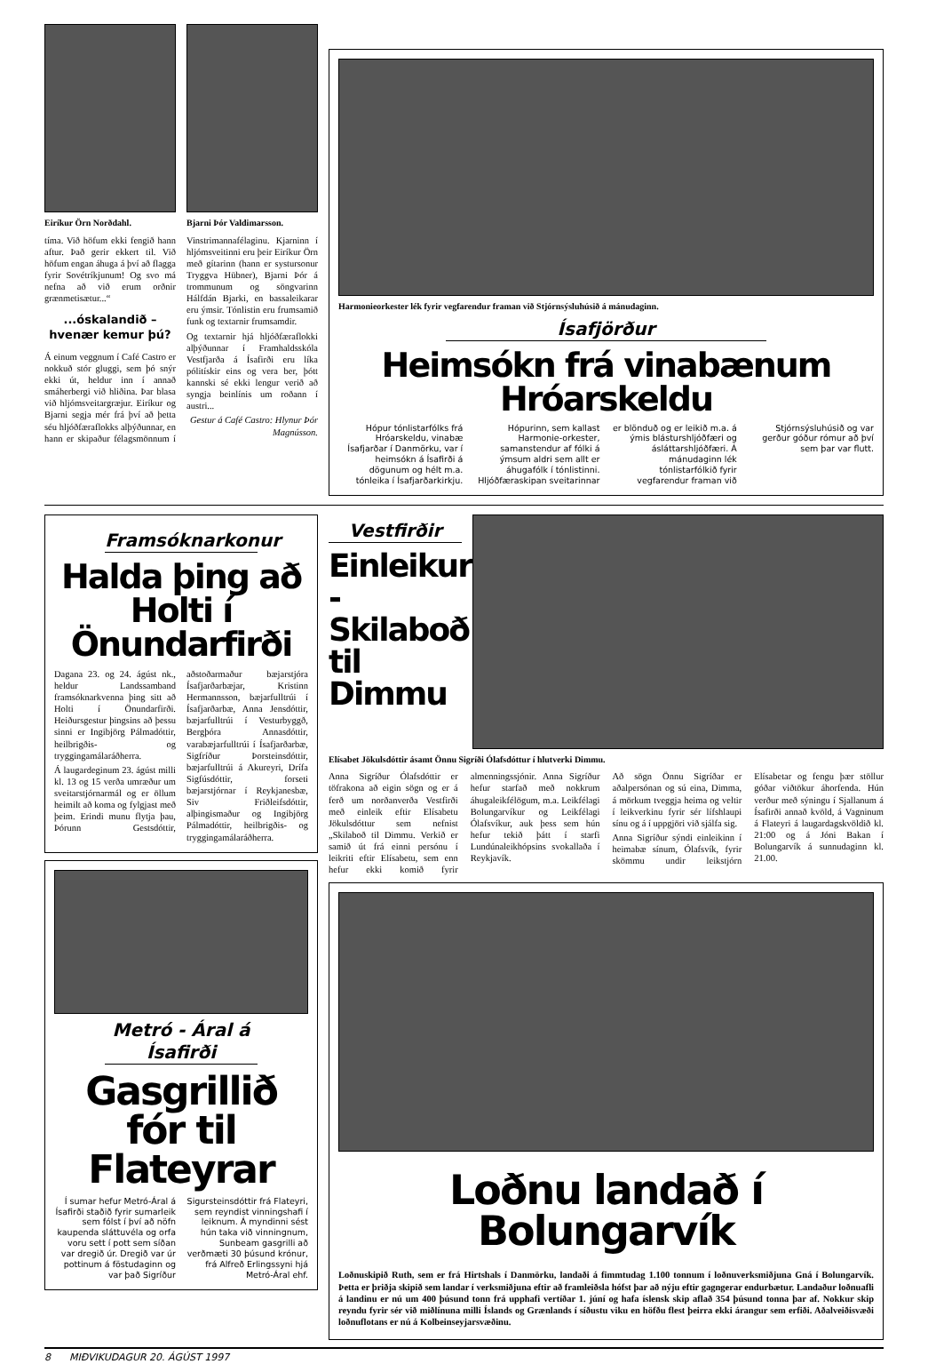Eiríkur Örn Norðdahl. Bjarni Þór Valdimarsson.
tíma. Við höfum ekki fengið hann aftur. Það gerir ekkert til. Við höfum engan áhuga á því að flagga fyrir Sovétríkjunum! Og svo má nefna að við erum orðnir grænmetisætur...“
...óskalandið – hvenær kemur þú?
Á einum veggnum í Café Castro er nokkuð stór gluggi, sem þó snýr ekki út, heldur inn í annað smáherbergi við hliðina. Þar blasa við hljómsveitargræjur. Eiríkur og Bjarni segja mér frá því að þetta séu hljóðfæraflokks alþýðunnar, en hann er skipaður félagsmönnum í Vinstrimannafélaginu. Kjarninn í hljómsveitinni eru þeir Eiríkur Örn með gítarinn (hann er systursonur Tryggva Hübner), Bjarni Þór á trommunum og söngvarinn Hálfdán Bjarki, en bassaleikarar eru ýmsir. Tónlistin eru frumsamið funk og textarnir frumsamdir.
Og textarnir hjá hljóðfæraflokki alþýðunnar í Framhaldsskóla Vestfjarða á Ísafirði eru líka pólitískir eins og vera ber, þótt kannski sé ekki lengur verið að syngja beinlínis um roðann í austri...
Gestur á Café Castro: Hlynur Þór Magnússon.
Harmonieorkester lék fyrir vegfarendur framan við Stjórnsýsluhúsið á mánudaginn.
Ísafjörður
Heimsókn frá vinabænum Hróarskeldu
Hópur tónlistarfólks frá Hróarskeldu, vinabæ Ísafjarðar í Danmörku, var í heimsókn á Ísafirði á dögunum og hélt m.a. tónleika í Ísafjarðarkirkju. Hópurinn, sem kallast Harmonie-orkester, samanstendur af fólki á ýmsum aldri sem allt er áhugafólk í tónlistinni. Hljóðfæraskipan sveitarinnar er blönduð og er leikið m.a. á ýmis blásturshljóðfæri og ásláttarshljóðfæri. Á mánudaginn lék tónlistarfólkið fyrir vegfarendur framan við Stjórnsýsluhúsið og var gerður góður rómur að því sem þar var flutt.
Framsóknarkonur
Halda þing að Holti í Önundarfirði
Dagana 23. og 24. ágúst nk., heldur Landssamband framsóknarkvenna þing sitt að Holti í Önundarfirði. Heiðursgestur þingsins að þessu sinni er Ingibjörg Pálmadóttir, heilbrigðis- og tryggingamálaráðherra.
Á laugardeginum 23. ágúst milli kl. 13 og 15 verða umræður um sveitarstjórnarmál og er öllum heimilt að koma og fylgjast með þeim. Erindi munu flytja þau, Þórunn Gestsdóttir, aðstoðarmaður bæjarstjóra Ísafjarðarbæjar, Kristinn Hermannsson, bæjarfulltrúi í Ísafjarðarbæ, Anna Jensdóttir, bæjarfulltrúi í Vesturbyggð, Bergþóra Annasdóttir, varabæjarfulltrúi í Ísafjarðarbæ, Sigfríður Þorsteinsdóttir, bæjarfulltrúi á Akureyri, Drífa Sigfúsdóttir, forseti bæjarstjórnar í Reykjanesbæ, Siv Friðleifsdóttir, alþingismaður og Ingibjörg Pálmadóttir, heilbrigðis- og tryggingamálaráðherra.
Metró - Áral á Ísafirði
Gasgrillið fór til Flateyrar
Í sumar hefur Metró-Áral á Ísafirði staðið fyrir sumarleik sem fólst í því að nöfn kaupenda sláttuvéla og orfa voru sett í pott sem síðan var dregið úr. Dregið var úr pottinum á föstudaginn og var það Sigríður Sigursteinsdóttir frá Flateyri, sem reyndist vinningshafi í leiknum. Á myndinni sést hún taka við vinningnum, Sunbeam gasgrilli að verðmæti 30 þúsund krónur, frá Alfreð Erlingssyni hjá Metró-Áral ehf.
Vestfirðir
Einleikurinn - Skilaboð til Dimmu
Elísabet Jökulsdóttir ásamt Önnu Sigríði Ólafsdóttur í hlutverki Dimmu.
Anna Sigríður Ólafsdóttir er töfrakona að eigin sögn og er á ferð um norðanverða Vestfirði með einleik eftir Elísabetu Jökulsdóttur sem nefnist „Skilaboð til Dimmu. Verkið er samið út frá einni persónu í leikriti eftir Elísabetu, sem enn hefur ekki komið fyrir almenningssjónir. Anna Sigríður hefur starfað með nokkrum áhugaleikfélögum, m.a. Leikfélagi Bolungarvíkur og Leikfélagi Ólafsvíkur, auk þess sem hún hefur tekið þátt í starfi Lundúnaleikhópsins svokallaða í Reykjavík.
Að sögn Önnu Sigríðar er aðalpersónan og sú eina, Dimma, á mörkum tveggja heima og veltir í leikverkinu fyrir sér lífshlaupi sínu og á í uppgjöri við sjálfa sig.
Anna Sigríður sýndi einleikinn í heimabæ sínum, Ólafsvík, fyrir skömmu undir leikstjórn Elísabetar og fengu þær stöllur góðar viðtökur áhorfenda. Hún verður með sýningu í Sjallanum á Ísafirði annað kvöld, á Vagninum á Flateyri á laugardagskvöldið kl. 21:00 og á Jóni Bakan í Bolungarvík á sunnudaginn kl. 21.00.
Loðnu landað í Bolungarvík
Loðnuskipið Ruth, sem er frá Hirtshals í Danmörku, landaði á fimmtudag 1.100 tonnum í loðnuverksmiðjuna Gná í Bolungarvík. Þetta er þriðja skipið sem landar í verksmiðjuna eftir að framleiðsla hófst þar að nýju eftir gagngerar endurbætur. Landaður loðnuafli á landinu er nú um 400 þúsund tonn frá upphafi vertíðar 1. júní og hafa íslensk skip aflað 354 þúsund tonna þar af. Nokkur skip reyndu fyrir sér við miðlínuna milli Íslands og Grænlands í síðustu viku en höfðu flest þeirra ekki árangur sem erfiði. Aðalveiðisvæði loðnuflotans er nú á Kolbeinseyjarsvæðinu.
8 MIÐVIKUDAGUR 20. ÁGÚST 1997